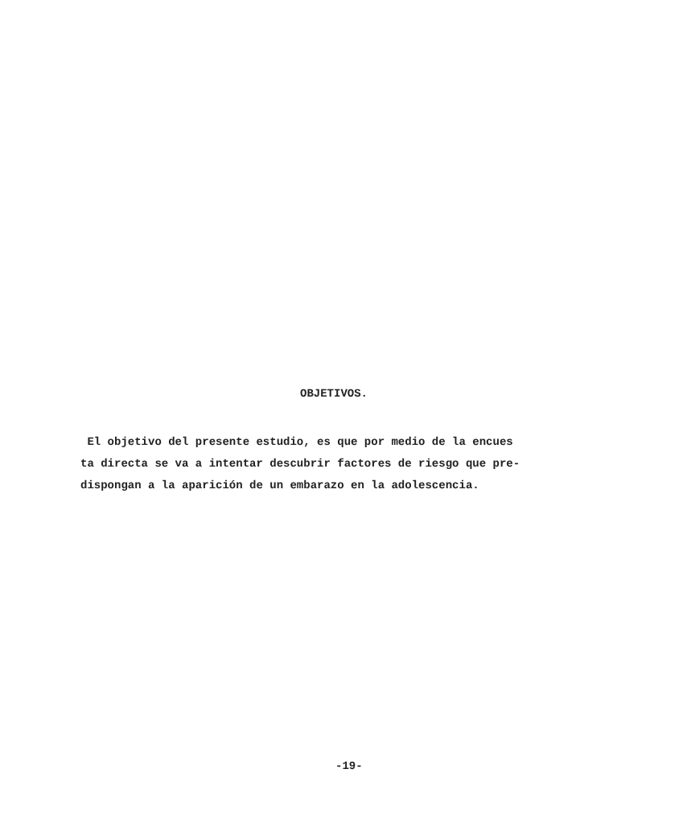OBJETIVOS.
El objetivo del presente estudio, es que por medio de la encues
ta directa se va a intentar descubrir factores de riesgo que pre-
dispongan a la aparición de un embarazo en la adolescencia.
-19-